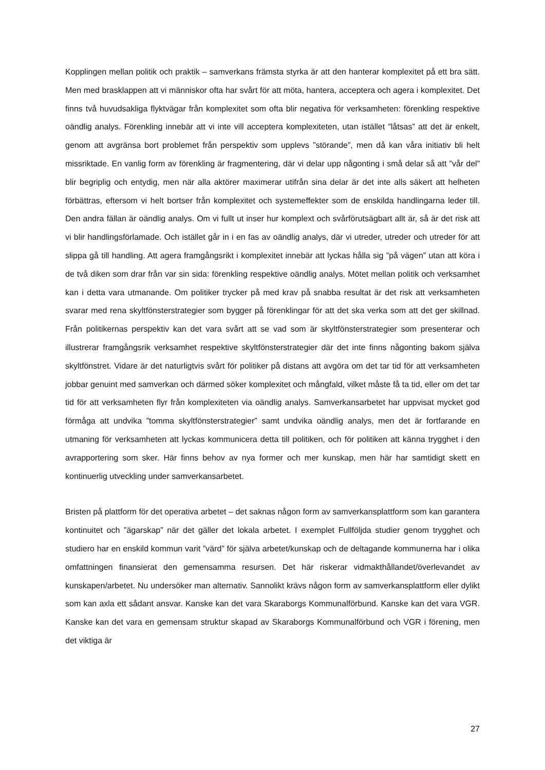Kopplingen mellan politik och praktik – samverkans främsta styrka är att den hanterar komplexitet på ett bra sätt. Men med brasklappen att vi människor ofta har svårt för att möta, hantera, acceptera och agera i komplexitet. Det finns två huvudsakliga flyktvägar från komplexitet som ofta blir negativa för verksamheten: förenkling respektive oändlig analys. Förenkling innebär att vi inte vill acceptera komplexiteten, utan istället ”låtsas” att det är enkelt, genom att avgränsa bort problemet från perspektiv som upplevs ”störande”, men då kan våra initiativ bli helt missriktade. En vanlig form av förenkling är fragmentering, där vi delar upp någonting i små delar så att ”vår del” blir begriplig och entydig, men när alla aktörer maximerar utifrån sina delar är det inte alls säkert att helheten förbättras, eftersom vi helt bortser från komplexitet och systemeffekter som de enskilda handlingarna leder till. Den andra fällan är oändlig analys. Om vi fullt ut inser hur komplext och svårförutsägbart allt är, så är det risk att vi blir handlingsförlamade. Och istället går in i en fas av oändlig analys, där vi utreder, utreder och utreder för att slippa gå till handling. Att agera framgångsrikt i komplexitet innebär att lyckas hålla sig ”på vägen” utan att köra i de två diken som drar från var sin sida: förenkling respektive oändlig analys. Mötet mellan politik och verksamhet kan i detta vara utmanande. Om politiker trycker på med krav på snabba resultat är det risk att verksamheten svarar med rena skyltfönsterstrategier som bygger på förenklingar för att det ska verka som att det ger skillnad. Från politikernas perspektiv kan det vara svårt att se vad som är skyltfönsterstrategier som presenterar och illustrerar framgångsrik verksamhet respektive skyltfönsterstrategier där det inte finns någonting bakom själva skyltfönstret. Vidare är det naturligtvis svårt för politiker på distans att avgöra om det tar tid för att verksamheten jobbar genuint med samverkan och därmed söker komplexitet och mångfald, vilket måste få ta tid, eller om det tar tid för att verksamheten flyr från komplexiteten via oändlig analys. Samverkansarbetet har uppvisat mycket god förmåga att undvika ”tomma skyltfönsterstrategier” samt undvika oändlig analys, men det är fortfarande en utmaning för verksamheten att lyckas kommunicera detta till politiken, och för politiken att känna trygghet i den avrapportering som sker. Här finns behov av nya former och mer kunskap, men här har samtidigt skett en kontinuerlig utveckling under samverkansarbetet.
Bristen på plattform för det operativa arbetet – det saknas någon form av samverkansplattform som kan garantera kontinuitet och ”ägarskap” när det gäller det lokala arbetet. I exemplet Fullföljda studier genom trygghet och studiero har en enskild kommun varit ”värd” för själva arbetet/kunskap och de deltagande kommunerna har i olika omfattningen finansierat den gemensamma resursen. Det här riskerar vidmakthållandet/överlevandet av kunskapen/arbetet. Nu undersöker man alternativ. Sannolikt krävs någon form av samverkansplattform eller dylikt som kan axla ett sådant ansvar. Kanske kan det vara Skaraborgs Kommunalförbund. Kanske kan det vara VGR. Kanske kan det vara en gemensam struktur skapad av Skaraborgs Kommunalförbund och VGR i förening, men det viktiga är
27